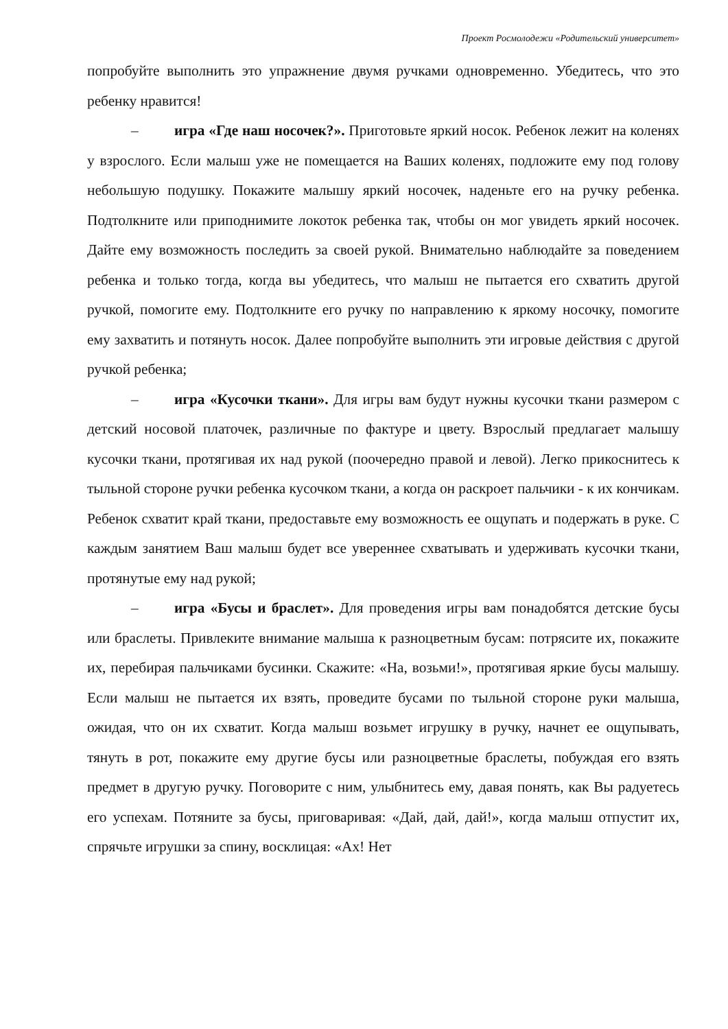Проект Росмолодежи «Родительский университет»
попробуйте выполнить это упражнение двумя ручками одновременно. Убедитесь, что это ребенку нравится!
– игра «Где наш носочек?». Приготовьте яркий носок. Ребенок лежит на коленях у взрослого. Если малыш уже не помещается на Ваших коленях, подложите ему под голову небольшую подушку. Покажите малышу яркий носочек, наденьте его на ручку ребенка. Подтолкните или приподнимите локоток ребенка так, чтобы он мог увидеть яркий носочек. Дайте ему возможность последить за своей рукой. Внимательно наблюдайте за поведением ребенка и только тогда, когда вы убедитесь, что малыш не пытается его схватить другой ручкой, помогите ему. Подтолкните его ручку по направлению к яркому носочку, помогите ему захватить и потянуть носок. Далее попробуйте выполнить эти игровые действия с другой ручкой ребенка;
– игра «Кусочки ткани». Для игры вам будут нужны кусочки ткани размером с детский носовой платочек, различные по фактуре и цвету. Взрослый предлагает малышу кусочки ткани, протягивая их над рукой (поочередно правой и левой). Легко прикоснитесь к тыльной стороне ручки ребенка кусочком ткани, а когда он раскроет пальчики - к их кончикам. Ребенок схватит край ткани, предоставьте ему возможность ее ощупать и подержать в руке. С каждым занятием Ваш малыш будет все увереннее схватывать и удерживать кусочки ткани, протянутые ему над рукой;
– игра «Бусы и браслет». Для проведения игры вам понадобятся детские бусы или браслеты. Привлеките внимание малыша к разноцветным бусам: потрясите их, покажите их, перебирая пальчиками бусинки. Скажите: «На, возьми!», протягивая яркие бусы малышу. Если малыш не пытается их взять, проведите бусами по тыльной стороне руки малыша, ожидая, что он их схватит. Когда малыш возьмет игрушку в ручку, начнет ее ощупывать, тянуть в рот, покажите ему другие бусы или разноцветные браслеты, побуждая его взять предмет в другую ручку. Поговорите с ним, улыбнитесь ему, давая понять, как Вы радуетесь его успехам. Потяните за бусы, приговаривая: «Дай, дай, дай!», когда малыш отпустит их, спрячьте игрушки за спину, восклицая: «Ах! Нет